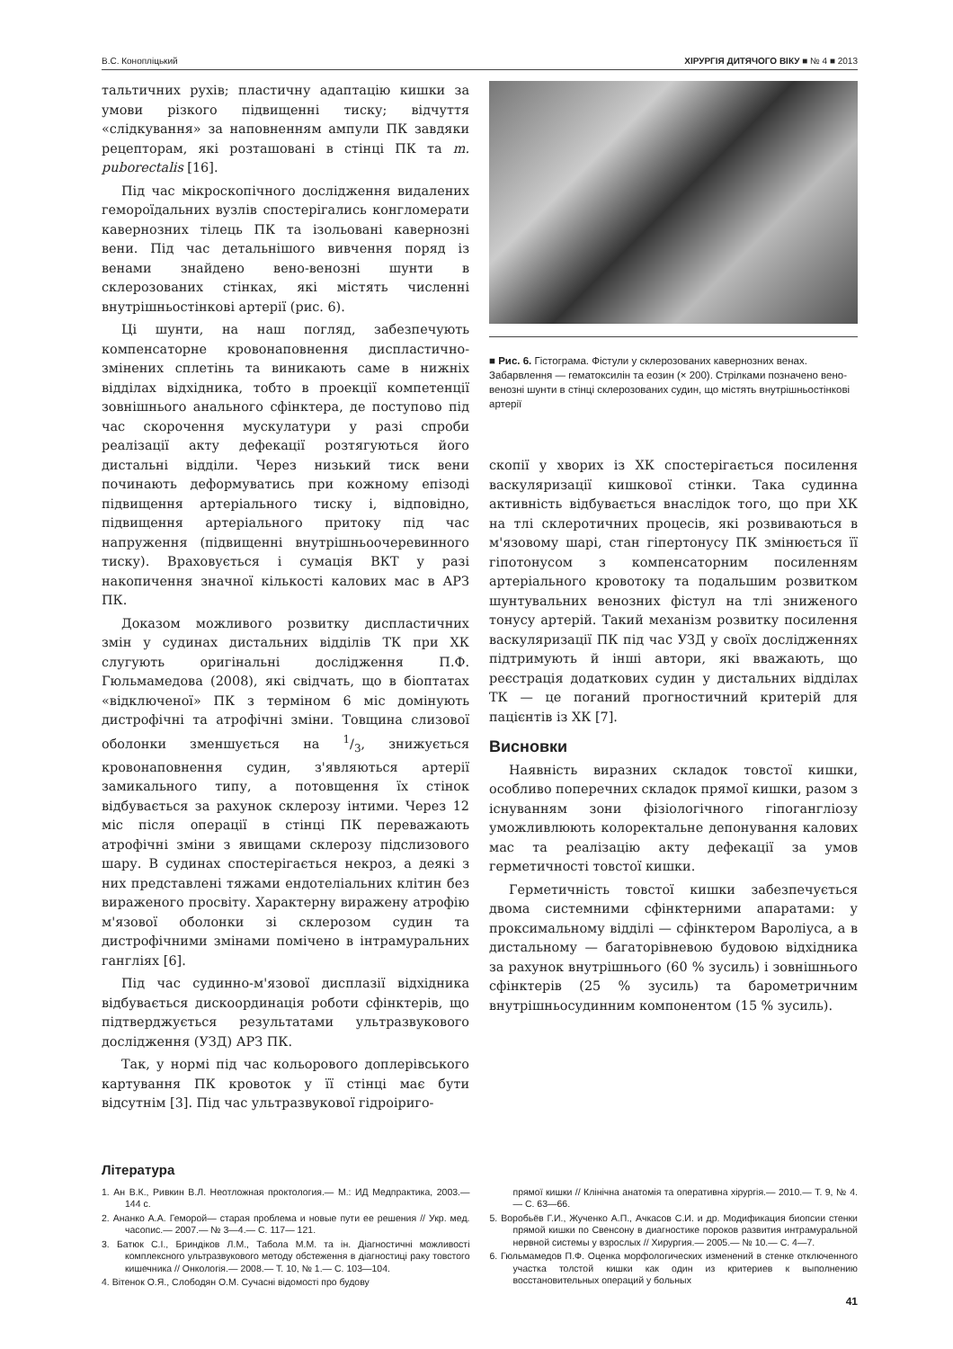В.С. Конопліцький ХІРУРГІЯ ДИТЯЧОГО ВІКУ ■ № 4 ■ 2013
тальтичних рухів; пластичну адаптацію кишки за умови різкого підвищенні тиску; відчуття «слідкування» за наповненням ампули ПК завдяки рецепторам, які розташовані в стінці ПК та m. puborectalis [16].
Під час мікроскопічного дослідження видалених гемороїдальних вузлів спостерігались конгломерати кавернозних тілець ПК та ізольовані кавернозні вени. Під час детальнішого вивчення поряд із венами знайдено вено-венозні шунти в склерозованих стінках, які містять численні внутрішньостінкові артерії (рис. 6).
Ці шунти, на наш погляд, забезпечують компенсаторне кровонаповнення диспластично-змінених сплетінь та виникають саме в нижніх відділах відхідника, тобто в проекції компетенції зовнішнього анального сфінктера, де поступово під час скорочення мускулатури у разі спроби реалізації акту дефекації розтягуються його дистальні відділи. Через низький тиск вени починають деформуватись при кожному епізоді підвищення артеріального тиску і, відповідно, підвищення артеріального притоку під час напруження (підвищенні внутрішньоочеревинного тиску). Враховується і сумація ВКТ у разі накопичення значної кількості калових мас в АРЗ ПК.
Доказом можливого розвитку диспластичних змін у судинах дистальних відділів ТК при ХК слугують оригінальні дослідження П.Ф. Гюльмамедова (2008), які свідчать, що в біоптатах «відключеної» ПК з терміном 6 міс домінують дистрофічні та атрофічні зміни. Товщина слизової оболонки зменшується на 1/3, знижується кровонаповнення судин, з'являються артерії замикального типу, а потовщення їх стінок відбувається за рахунок склерозу інтими. Через 12 міс після операції в стінці ПК переважають атрофічні зміни з явищами склерозу підслизового шару. В судинах спостерігається некроз, а деякі з них представлені тяжами ендотеліальних клітин без вираженого просвіту. Характерну виражену атрофію м'язової оболонки зі склерозом судин та дистрофічними змінами помічено в інтрамуральних гангліях [6].
Під час судинно-м'язової дисплазії відхідника відбувається дискоординація роботи сфінктерів, що підтверджується результатами ультразвукового дослідження (УЗД) АРЗ ПК.
Так, у нормі під час кольорового доплерівського картування ПК кровоток у її стінці має бути відсутнім [3]. Під час ультразвукової гідроіриго-
■ Рис. 6. Гістограма. Фістули у склерозованих кавернозних венах. Забарвлення — гематоксилін та еозин (× 200). Стрілками позначено вено-венозні шунти в стінці склерозованих судин, що містять внутрішньостінкові артерії
скопії у хворих із ХК спостерігається посилення васкуляризації кишкової стінки. Така судинна активність відбувається внаслідок того, що при ХК на тлі склеротичних процесів, які розвиваються в м'язовому шарі, стан гіпертонусу ПК змінюється її гіпотонусом з компенсаторним посиленням артеріального кровотоку та подальшим розвитком шунтувальних венозних фістул на тлі зниженого тонусу артерій. Такий механізм розвитку посилення васкуляризації ПК під час УЗД у своїх дослідженнях підтримують й інші автори, які вважають, що реєстрація додаткових судин у дистальних відділах ТК — це поганий прогностичний критерій для пацієнтів із ХК [7].
Висновки
Наявність виразних складок товстої кишки, особливо поперечних складок прямої кишки, разом з існуванням зони фізіологічного гіпогангліозу уможливлюють колоректальне депонування калових мас та реалізацію акту дефекації за умов герметичності товстої кишки.
Герметичність товстої кишки забезпечується двома системними сфінктерними апаратами: у проксимальному відділі — сфінктером Варолiуса, а в дистальному — багаторівневою будовою відхідника за рахунок внутрішнього (60 % зусиль) і зовнішнього сфінктерів (25 % зусиль) та барометричним внутрішньосудинним компонентом (15 % зусиль).
Література
1. Ан В.К., Ривкин В.Л. Неотложная проктология.— М.: ИД Медпрактика, 2003.— 144 с.
2. Ананко А.А. Геморой— старая проблема и новые пути ее решения // Укр. мед. часопис.— 2007.— № 3—4.— С. 117— 121.
3. Батюк С.І., Бриндіков Л.М., Табола М.М. та ін. Діагностичні можливості комплексного ультразвукового методу обстеження в діагностиці раку товстого кишечника // Онкологія.— 2008.— Т. 10, № 1.— С. 103—104.
4. Вітенок О.Я., Слободян О.М. Сучасні відомості про будову
прямої кишки // Клінічна анатомія та оперативна хірургія.— 2010.— Т. 9, № 4.— С. 63—66.
5. Воробьёв Г.И., Жученко А.П., Ачкасов С.И. и др. Модификация биопсии стенки прямой кишки по Свенсону в диагностике пороков развития интрамуральной нервной системы у взрослых // Хирургия.— 2005.— № 10.— С. 4—7.
6. Гюльмамедов П.Ф. Оценка морфологических изменений в стенке отключенного участка толстой кишки как один из критериев к выполнению восстановительных операций у больных
41